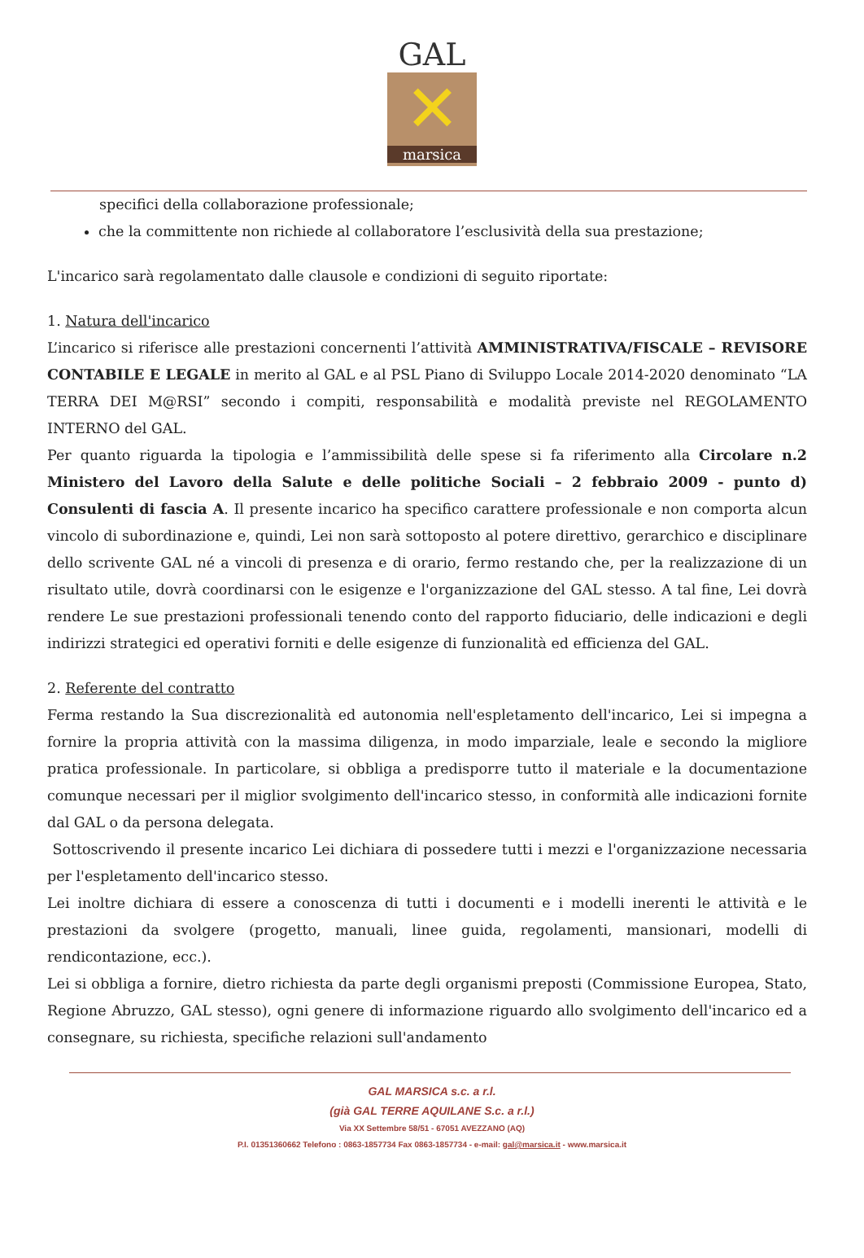GAL
✕
marsica
specifici della collaborazione professionale;
che la committente non richiede al collaboratore l’esclusività della sua prestazione;
L'incarico sarà regolamentato dalle clausole e condizioni di seguito riportate:
1. Natura dell'incarico
L’incarico si riferisce alle prestazioni concernenti l’attività AMMINISTRATIVA/FISCALE – REVISORE CONTABILE E LEGALE in merito al GAL e al PSL Piano di Sviluppo Locale 2014-2020 denominato “LA TERRA DEI M@RSI” secondo i compiti, responsabilità e modalità previste nel REGOLAMENTO INTERNO del GAL.
Per quanto riguarda la tipologia e l’ammissibilità delle spese si fa riferimento alla Circolare n.2 Ministero del Lavoro della Salute e delle politiche Sociali – 2 febbraio 2009 - punto d) Consulenti di fascia A. Il presente incarico ha specifico carattere professionale e non comporta alcun vincolo di subordinazione e, quindi, Lei non sarà sottoposto al potere direttivo, gerarchico e disciplinare dello scrivente GAL né a vincoli di presenza e di orario, fermo restando che, per la realizzazione di un risultato utile, dovrà coordinarsi con le esigenze e l'organizzazione del GAL stesso. A tal fine, Lei dovrà rendere Le sue prestazioni professionali tenendo conto del rapporto fiduciario, delle indicazioni e degli indirizzi strategici ed operativi forniti e delle esigenze di funzionalità ed efficienza del GAL.
2. Referente del contratto
Ferma restando la Sua discrezionalità ed autonomia nell'espletamento dell'incarico, Lei si impegna a fornire la propria attività con la massima diligenza, in modo imparziale, leale e secondo la migliore pratica professionale. In particolare, si obbliga a predisporre tutto il materiale e la documentazione comunque necessari per il miglior svolgimento dell'incarico stesso, in conformità alle indicazioni fornite dal GAL o da persona delegata.
Sottoscrivendo il presente incarico Lei dichiara di possedere tutti i mezzi e l'organizzazione necessaria per l'espletamento dell'incarico stesso.
Lei inoltre dichiara di essere a conoscenza di tutti i documenti e i modelli inerenti le attività e le prestazioni da svolgere (progetto, manuali, linee guida, regolamenti, mansionari, modelli di rendicontazione, ecc.).
Lei si obbliga a fornire, dietro richiesta da parte degli organismi preposti (Commissione Europea, Stato, Regione Abruzzo, GAL stesso), ogni genere di informazione riguardo allo svolgimento dell'incarico ed a consegnare, su richiesta, specifiche relazioni sull'andamento
GAL MARSICA s.c. a r.l.
(già GAL TERRE AQUILANE S.c. a r.l.)
Via XX Settembre 58/51 - 67051 AVEZZANO (AQ)
P.I. 01351360662 Telefono : 0863-1857734 Fax 0863-1857734 - e-mail: gal@marsica.it - www.marsica.it